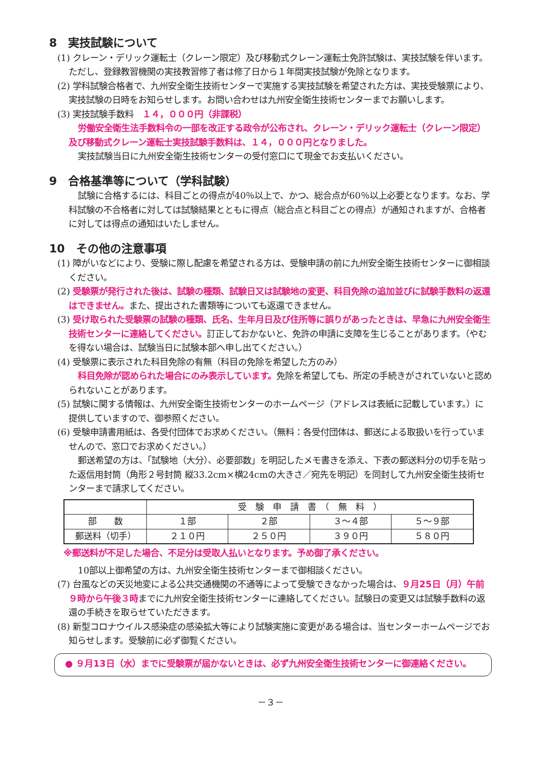8　実技試験について
(1) クレーン・デリック運転士（クレーン限定）及び移動式クレーン運転士免許試験は、実技試験を伴います。ただし、登録教習機関の実技教習修了者は修了日から１年間実技試験が免除となります。
(2) 学科試験合格者で、九州安全衛生技術センターで実施する実技試験を希望された方は、実技受験票により、実技試験の日時をお知らせします。お問い合わせは九州安全衛生技術センターまでお願いします。
(3) 実技試験手数料　１４，０００円（非課税）
労働安全衛生法手数料令の一部を改正する政令が公布され、クレーン・デリック運転士（クレーン限定）及び移動式クレーン運転士実技試験手数料は、１４，０００円となりました。
実技試験当日に九州安全衛生技術センターの受付窓口にて現金でお支払いください。
9　合格基準等について（学科試験）
試験に合格するには、科目ごとの得点が40％以上で、かつ、総合点が60％以上必要となります。なお、学科試験の不合格者に対しては試験結果とともに得点（総合点と科目ごとの得点）が通知されますが、合格者に対しては得点の通知はいたしません。
10　その他の注意事項
(1) 障がいなどにより、受験に際し配慮を希望される方は、受験申請の前に九州安全衛生技術センターに御相談ください。
(2) 受験票が発行された後は、試験の種類、試験日又は試験地の変更、科目免除の追加並びに試験手数料の返還はできません。また、提出された書類等についても返還できません。
(3) 受け取られた受験票の試験の種類、氏名、生年月日及び住所等に誤りがあったときは、早急に九州安全衛生技術センターに連絡してください。訂正しておかないと、免許の申請に支障を生じることがあります。（やむを得ない場合は、試験当日に試験本部へ申し出てください。）
(4) 受験票に表示された科目免除の有無（科目の免除を希望した方のみ）
科目免除が認められた場合にのみ表示しています。免除を希望しても、所定の手続きがされていないと認められないことがあります。
(5) 試験に関する情報は、九州安全衛生技術センターのホームページ（アドレスは表紙に記載しています。）に提供していますので、御参照ください。
(6) 受験申請書用紙は、各受付団体でお求めください。（無料：各受付団体は、郵送による取扱いを行っていませんので、窓口でお求めください。）
郵送希望の方は、「試験地（大分）、必要部数」を明記したメモ書きを添え、下表の郵送料分の切手を貼った返信用封筒（角形２号封筒 縦33.2cm×横24cmの大きさ／宛先を明記）を同封して九州安全衛生技術センターまで請求してください。
| | 受 験 申 請 書 （ 無 料 ） | | | |
| 部 数 | １部 | ２部 | ３～４部 | ５～９部 |
| 郵送料（切手） | ２１０円 | ２５０円 | ３９０円 | ５８０円 |
※郵送料が不足した場合、不足分は受取人払いとなります。予め御了承ください。
10部以上御希望の方は、九州安全衛生技術センターまで御相談ください。
(7) 台風などの天災地変による公共交通機関の不通等によって受験できなかった場合は、９月25日（月）午前９時から午後３時までに九州安全衛生技術センターに連絡してください。試験日の変更又は試験手数料の返還の手続きを取らせていただきます。
(8) 新型コロナウイルス感染症の感染拡大等により試験実施に変更がある場合は、当センターホームページでお知らせします。受験前に必ず御覧ください。
● ９月13日（水）までに受験票が届かないときは、必ず九州安全衛生技術センターに御連絡ください。
－３－